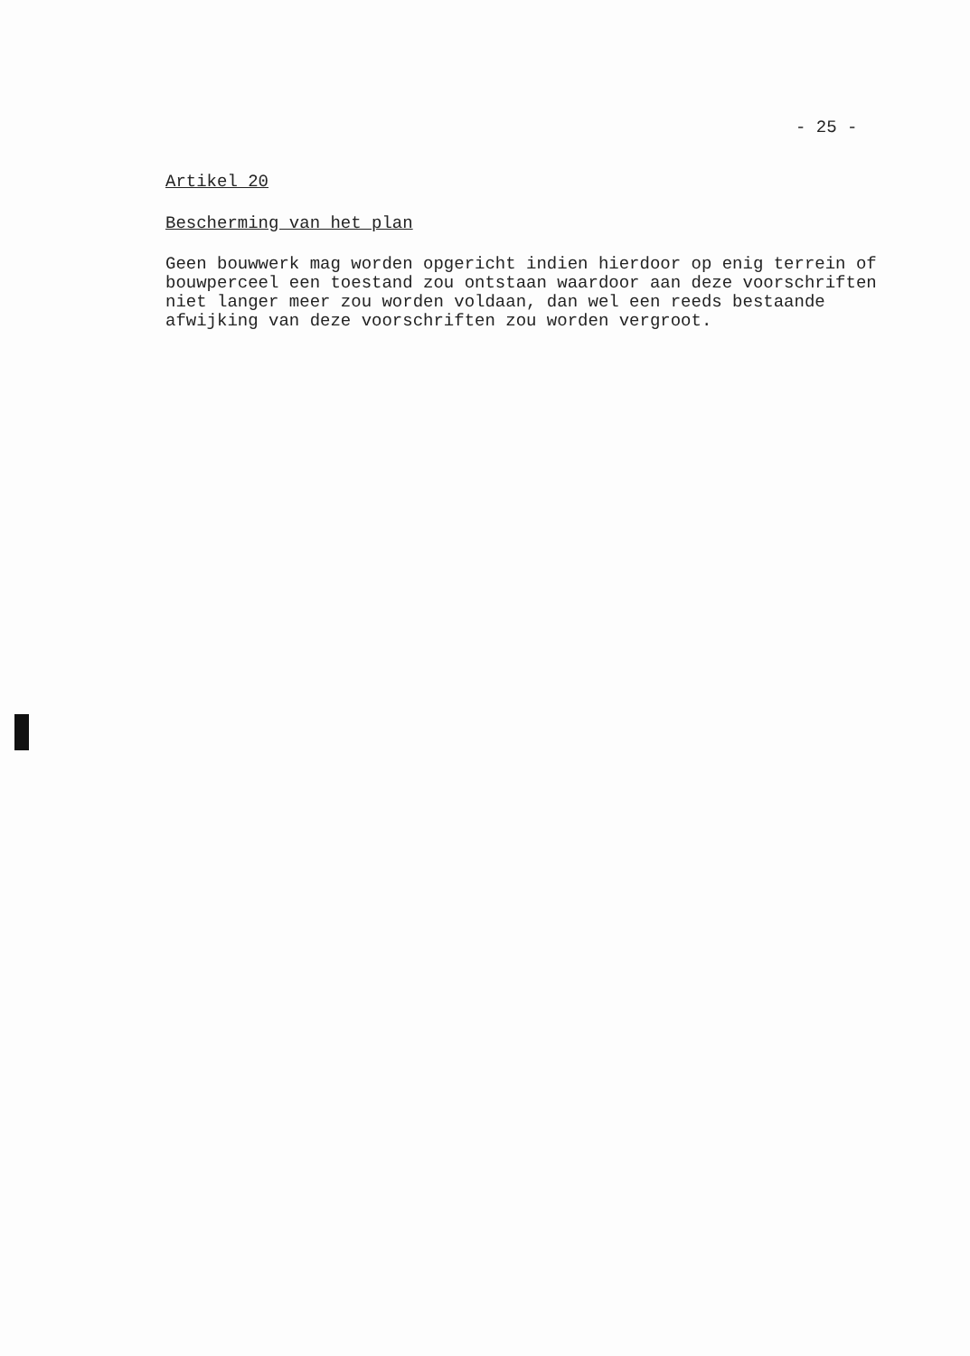- 25 -
Artikel 20
Bescherming van het plan
Geen bouwwerk mag worden opgericht indien hierdoor op enig terrein of bouwperceel een toestand zou ontstaan waardoor aan deze voorschriften niet langer meer zou worden voldaan, dan wel een reeds bestaande afwijking van deze voorschriften zou worden vergroot.